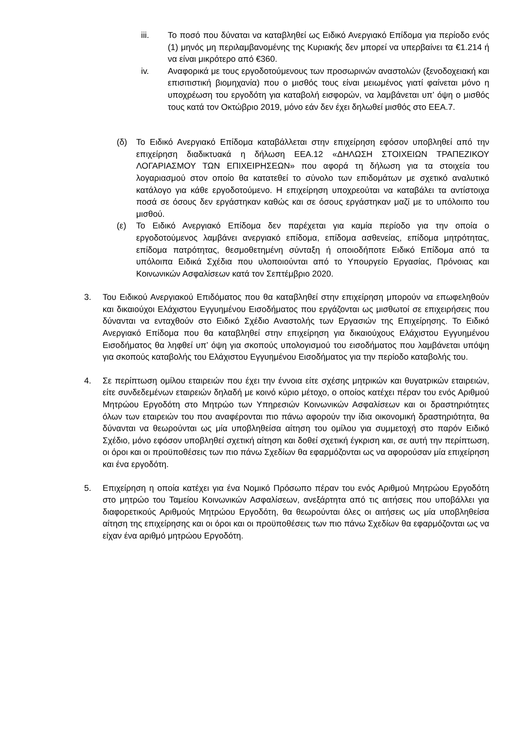iii. Το ποσό που δύναται να καταβληθεί ως Ειδικό Ανεργιακό Επίδομα για περίοδο ενός (1) μηνός μη περιλαμβανομένης της Κυριακής δεν μπορεί να υπερβαίνει τα €1.214 ή να είναι μικρότερο από €360.
iv. Αναφορικά με τους εργοδοτούμενους των προσωρινών αναστολών (ξενοδοχειακή και επισιτιστική βιομηχανία) που ο μισθός τους είναι μειωμένος γιατί φαίνεται μόνο η υποχρέωση του εργοδότη για καταβολή εισφορών, να λαμβάνεται υπ’ όψη ο μισθός τους κατά τον Οκτώβριο 2019, μόνο εάν δεν έχει δηλωθεί μισθός στο ΕΕΑ.7.
(δ) Το Ειδικό Ανεργιακό Επίδομα καταβάλλεται στην επιχείρηση εφόσον υποβληθεί από την επιχείρηση διαδικτυακά η δήλωση ΕΕΑ.12 «ΔΗΛΩΣΗ ΣΤΟΙΧΕΙΩΝ ΤΡΑΠΕΖΙΚΟΥ ΛΟΓΑΡΙΑΣΜΟΥ ΤΩΝ ΕΠΙΧΕΙΡΗΣΕΩΝ» που αφορά τη δήλωση για τα στοιχεία του λογαριασμού στον οποίο θα κατατεθεί το σύνολο των επιδομάτων με σχετικό αναλυτικό κατάλογο για κάθε εργοδοτούμενο. Η επιχείρηση υποχρεούται να καταβάλει τα αντίστοιχα ποσά σε όσους δεν εργάστηκαν καθώς και σε όσους εργάστηκαν μαζί με το υπόλοιπο του μισθού.
(ε) Το Ειδικό Ανεργιακό Επίδομα δεν παρέχεται για καμία περίοδο για την οποία ο εργοδοτούμενος λαμβάνει ανεργιακό επίδομα, επίδομα ασθενείας, επίδομα μητρότητας, επίδομα πατρότητας, θεσμοθετημένη σύνταξη ή οποιοδήποτε Ειδικό Επίδομα από τα υπόλοιπα Ειδικά Σχέδια που υλοποιούνται από το Υπουργείο Εργασίας, Πρόνοιας και Κοινωνικών Ασφαλίσεων κατά τον Σεπτέμβριο 2020.
3. Του Ειδικού Ανεργιακού Επιδόματος που θα καταβληθεί στην επιχείρηση μπορούν να επωφεληθούν και δικαιούχοι Ελάχιστου Εγγυημένου Εισοδήματος που εργάζονται ως μισθωτοί σε επιχειρήσεις που δύνανται να ενταχθούν στο Ειδικό Σχέδιο Αναστολής των Εργασιών της Επιχείρησης. Το Ειδικό Ανεργιακό Επίδομα που θα καταβληθεί στην επιχείρηση για δικαιούχους Ελάχιστου Εγγυημένου Εισοδήματος θα ληφθεί υπ’ όψη για σκοπούς υπολογισμού του εισοδήματος που λαμβάνεται υπόψη για σκοπούς καταβολής του Ελάχιστου Εγγυημένου Εισοδήματος για την περίοδο καταβολής του.
4. Σε περίπτωση ομίλου εταιρειών που έχει την έννοια είτε σχέσης μητρικών και θυγατρικών εταιρειών, είτε συνδεδεμένων εταιρειών δηλαδή με κοινό κύριο μέτοχο, ο οποίος κατέχει πέραν του ενός Αριθμού Μητρώου Εργοδότη στο Μητρώο των Υπηρεσιών Κοινωνικών Ασφαλίσεων και οι δραστηριότητες όλων των εταιρειών του που αναφέρονται πιο πάνω αφορούν την ίδια οικονομική δραστηριότητα, θα δύνανται να θεωρούνται ως μία υποβληθείσα αίτηση του ομίλου για συμμετοχή στο παρόν Ειδικό Σχέδιο, μόνο εφόσον υποβληθεί σχετική αίτηση και δοθεί σχετική έγκριση και, σε αυτή την περίπτωση, οι όροι και οι προϋποθέσεις των πιο πάνω Σχεδίων θα εφαρμόζονται ως να αφορούσαν μία επιχείρηση και ένα εργοδότη.
5. Επιχείρηση η οποία κατέχει για ένα Νομικό Πρόσωπο πέραν του ενός Αριθμού Μητρώου Εργοδότη στο μητρώο του Ταμείου Κοινωνικών Ασφαλίσεων, ανεξάρτητα από τις αιτήσεις που υποβάλλει για διαφορετικούς Αριθμούς Μητρώου Εργοδότη, θα θεωρούνται όλες οι αιτήσεις ως μία υποβληθείσα αίτηση της επιχείρησης και οι όροι και οι προϋποθέσεις των πιο πάνω Σχεδίων θα εφαρμόζονται ως να είχαν ένα αριθμό μητρώου Εργοδότη.